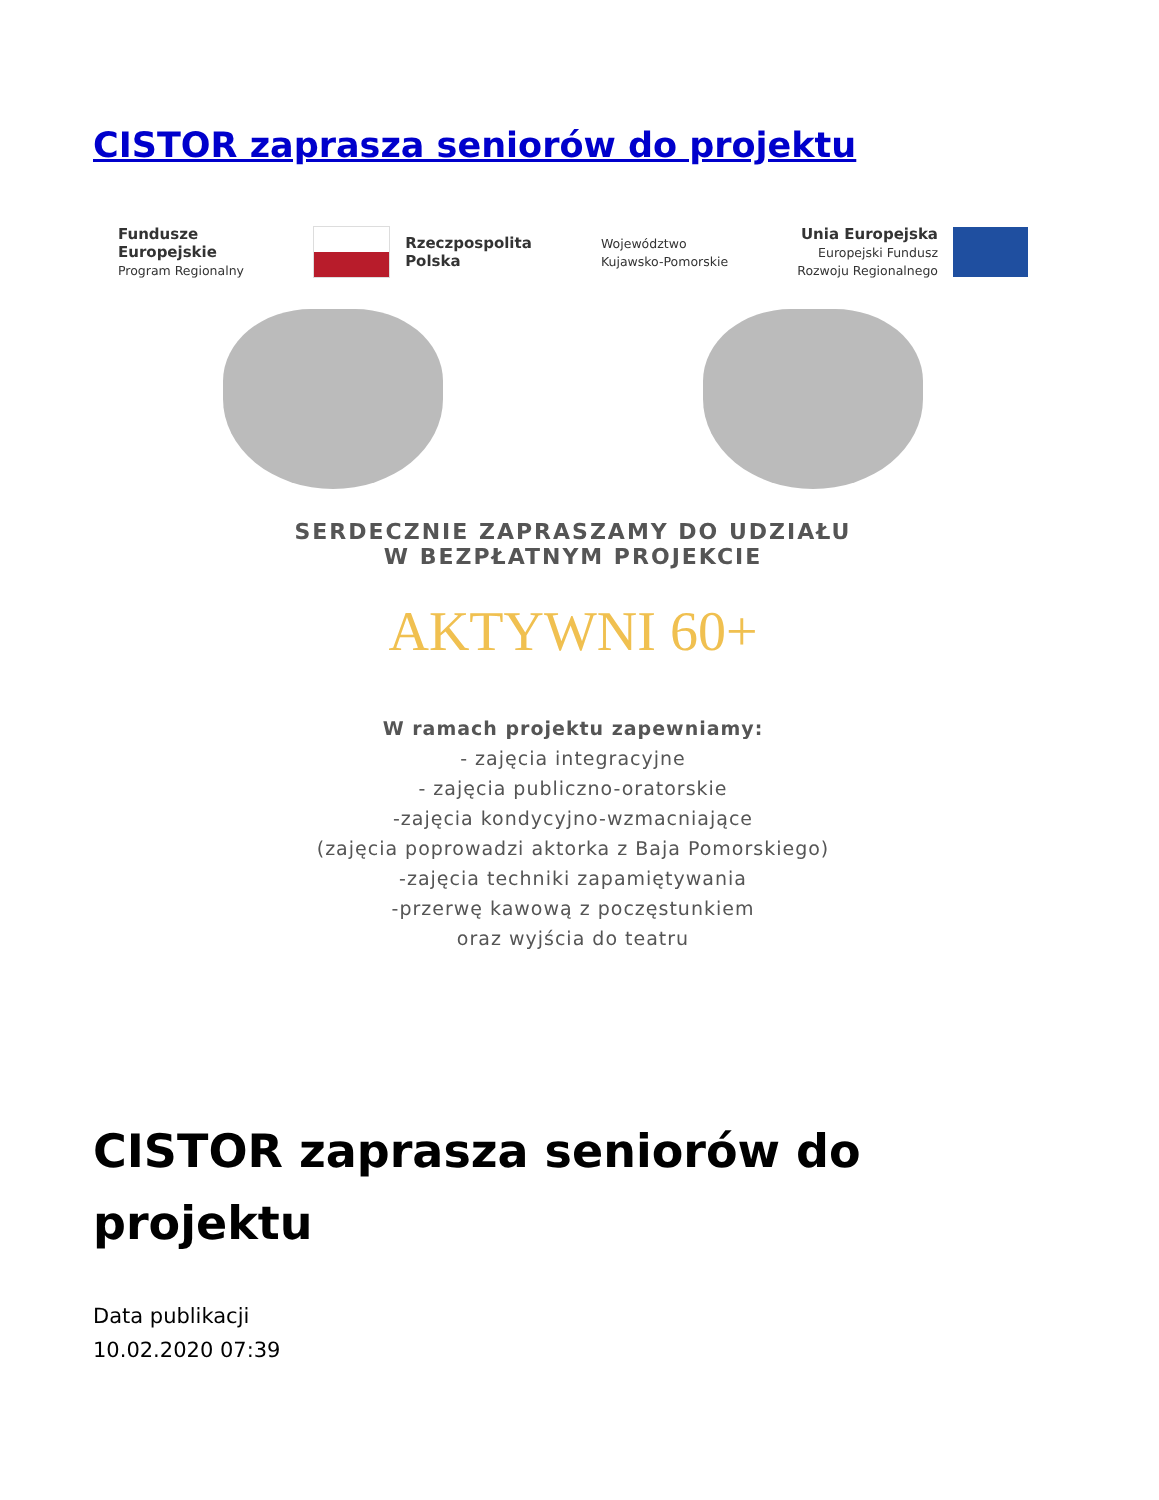CISTOR zaprasza seniorów do projektu
Fundusze
Europejskie
Program Regionalny
Rzeczpospolita
Polska
Województwo
Kujawsko-Pomorskie
Unia Europejska
Europejski Fundusz
Rozwoju Regionalnego
SERDECZNIE ZAPRASZAMY DO UDZIAŁU
W BEZPŁATNYM PROJEKCIE
AKTYWNI 60+
W ramach projektu zapewniamy:
- zajęcia integracyjne
- zajęcia publiczno-oratorskie
-zajęcia kondycyjno-wzmacniające
(zajęcia poprowadzi aktorka z Baja Pomorskiego)
-zajęcia techniki zapamiętywania
-przerwę kawową z poczęstunkiem
oraz wyjścia do teatru
CISTOR zaprasza seniorów do projektu
Data publikacji
10.02.2020 07:39